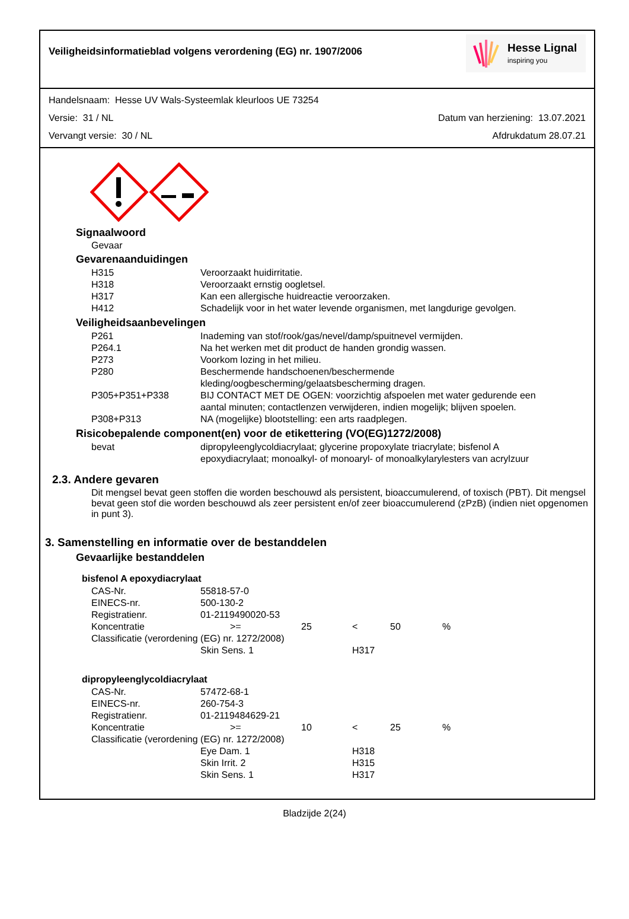Veiligheidsinformatieblad volgens verordening (EG) nr. 1907/2006
Hesse Lignal
inspiring you
Handelsnaam: Hesse UV Wals-Systeemlak kleurloos UE 73254
Versie: 31 / NL Datum van herziening: 13.07.2021
Vervangt versie: 30 / NL Afdrukdatum 28.07.21
Signaalwoord
Gevaar
Gevarenaanduidingen
| H315 | Veroorzaakt huidirritatie. |
| H318 | Veroorzaakt ernstig oogletsel. |
| H317 | Kan een allergische huidreactie veroorzaken. |
| H412 | Schadelijk voor in het water levende organismen, met langdurige gevolgen. |
Veiligheidsaanbevelingen
| P261 | Inademing van stof/rook/gas/nevel/damp/spuitnevel vermijden. |
| P264.1 | Na het werken met dit product de handen grondig wassen. |
| P273 | Voorkom lozing in het milieu. |
| P280 | Beschermende handschoenen/beschermende kleding/oogbescherming/gelaatsbescherming dragen. |
| P305+P351+P338 | BIJ CONTACT MET DE OGEN: voorzichtig afspoelen met water gedurende een aantal minuten; contactlenzen verwijderen, indien mogelijk; blijven spoelen. |
| P308+P313 | NA (mogelijke) blootstelling: een arts raadplegen. |
Risicobepalende component(en) voor de etikettering (VO(EG)1272/2008)
| bevat | dipropyleenglycoldiacrylaat; glycerine propoxylate triacrylate; bisfenol A epoxydiacrylaat; monoalkyl- of monoaryl- of monoalkylarylesters van acrylzuur |
2.3. Andere gevaren
Dit mengsel bevat geen stoffen die worden beschouwd als persistent, bioaccumulerend, of toxisch (PBT). Dit mengsel bevat geen stof die worden beschouwd als zeer persistent en/of zeer bioaccumulerend (zPzB) (indien niet opgenomen in punt 3).
3. Samenstelling en informatie over de bestanddelen
Gevaarlijke bestanddelen
bisfenol A epoxydiacrylaat
| CAS-Nr. | 55818-57-0 | | | | |
| EINECS-nr. | 500-130-2 | | | | |
| Registratienr. | 01-2119490020-53 | | | | |
| Koncentratie | >= | 25 | < | 50 | % |
| Classificatie (verordening (EG) nr. 1272/2008) | | | | | |
| | Skin Sens. 1 | | H317 | | |
dipropyleenglycoldiacrylaat
| CAS-Nr. | 57472-68-1 | | | | |
| EINECS-nr. | 260-754-3 | | | | |
| Registratienr. | 01-2119484629-21 | | | | |
| Koncentratie | >= | 10 | < | 25 | % |
| Classificatie (verordening (EG) nr. 1272/2008) | | | | | |
| | Eye Dam. 1 | | H318 | | |
| | Skin Irrit. 2 | | H315 | | |
| | Skin Sens. 1 | | H317 | | |
Bladzijde 2(24)